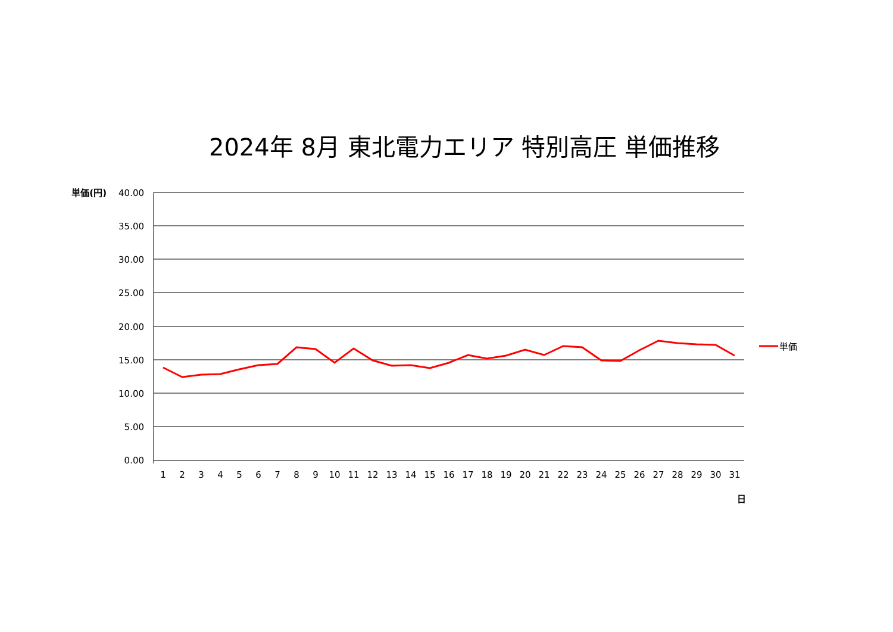2024年 8月 東北電力エリア 特別高圧 単価推移
単価(円)
40.00
35.00
30.00
25.00
20.00
15.00
10.00
5.00
0.00
1
2
3
4
5
6
7
8
9
10
11
12
13
14
15
16
17
18
19
20
21
22
23
24
25
26
27
28
29
30
31
日
単価